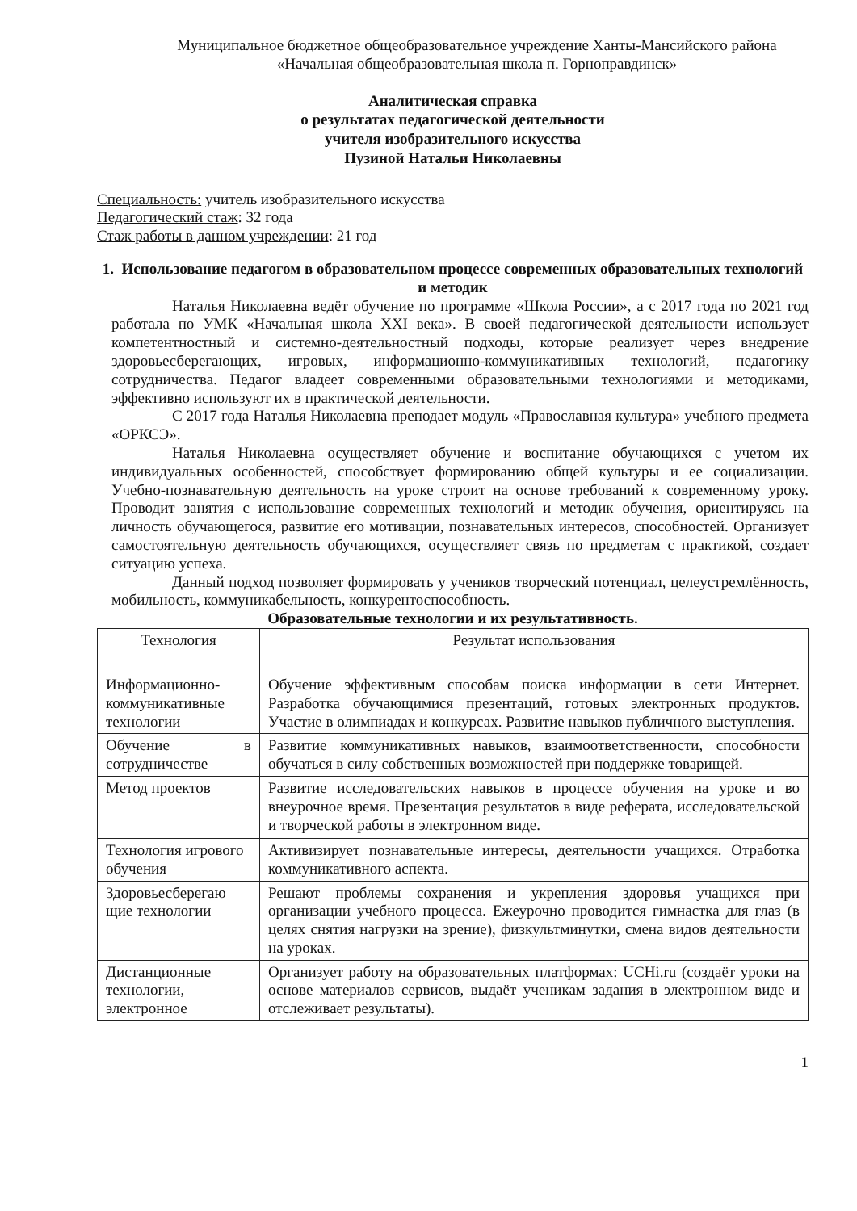Муниципальное бюджетное общеобразовательное учреждение Ханты-Мансийского района
«Начальная общеобразовательная школа п. Горноправдинск»
Аналитическая справка
о результатах педагогической деятельности
учителя изобразительного искусства
Пузиной Натальи Николаевны
Специальность: учитель изобразительного искусства
Педагогический стаж: 32 года
Стаж работы в данном учреждении: 21 год
1. Использование педагогом в образовательном процессе современных образовательных технологий и методик
Наталья Николаевна ведёт обучение по программе «Школа России», а с 2017 года по 2021 год работала по УМК «Начальная школа XXI века». В своей педагогической деятельности использует компетентностный и системно-деятельностный подходы, которые реализует через внедрение здоровьесберегающих, игровых, информационно-коммуникативных технологий, педагогику сотрудничества. Педагог владеет современными образовательными технологиями и методиками, эффективно используют их в практической деятельности.
С 2017 года Наталья Николаевна преподает модуль «Православная культура» учебного предмета «ОРКСЭ».
Наталья Николаевна осуществляет обучение и воспитание обучающихся с учетом их индивидуальных особенностей, способствует формированию общей культуры и ее социализации. Учебно-познавательную деятельность на уроке строит на основе требований к современному уроку. Проводит занятия с использование современных технологий и методик обучения, ориентируясь на личность обучающегося, развитие его мотивации, познавательных интересов, способностей. Организует самостоятельную деятельность обучающихся, осуществляет связь по предметам с практикой, создает ситуацию успеха.
Данный подход позволяет формировать у учеников творческий потенциал, целеустремлённость, мобильность, коммуникабельность, конкурентоспособность.
Образовательные технологии и их результативность.
| Технология | Результат использования |
| --- | --- |
| Информационно-коммуникативные технологии | Обучение эффективным способам поиска информации в сети Интернет. Разработка обучающимися презентаций, готовых электронных продуктов. Участие в олимпиадах и конкурсах. Развитие навыков публичного выступления. |
| Обучение в сотрудничестве | Развитие коммуникативных навыков, взаимоответственности, способности обучаться в силу собственных возможностей при поддержке товарищей. |
| Метод проектов | Развитие исследовательских навыков в процессе обучения на уроке и во внеурочное время. Презентация результатов в виде реферата, исследовательской и творческой работы в электронном виде. |
| Технология игрового обучения | Активизирует познавательные интересы, деятельности учащихся. Отработка коммуникативного аспекта. |
| Здоровьесберегаю щие технологии | Решают проблемы сохранения и укрепления здоровья учащихся при организации учебного процесса. Ежеурочно проводится гимнастка для глаз (в целях снятия нагрузки на зрение), физкультминутки, смена видов деятельности на уроках. |
| Дистанционные технологии, электронное | Организует работу на образовательных платформах: UCHi.ru (создаёт уроки на основе материалов сервисов, выдаёт ученикам задания в электронном виде и отслеживает результаты). |
1